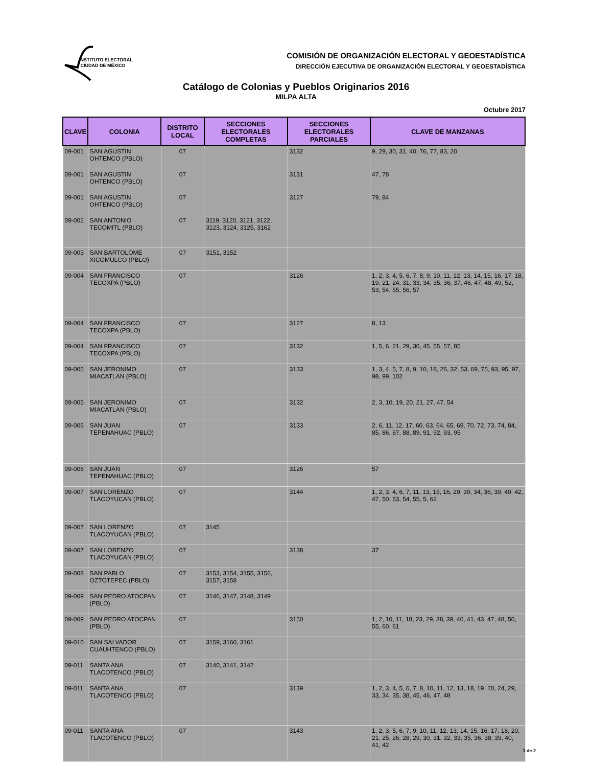INSTITUTO ELECTORAL
CIUDAD DE MÉXICO
COMISIÓN DE ORGANIZACIÓN ELECTORAL Y GEOESTADÍSTICA
DIRECCIÓN EJECUTIVA DE ORGANIZACIÓN ELECTORAL Y GEOESTADÍSTICA
Catálogo de Colonias y Pueblos Originarios 2016
MILPA ALTA
Octubre 2017
| CLAVE | COLONIA | DISTRITO LOCAL | SECCIONES ELECTORALES COMPLETAS | SECCIONES ELECTORALES PARCIALES | CLAVE DE MANZANAS |
| --- | --- | --- | --- | --- | --- |
| 09-001 | SAN AGUSTIN OHTENCO (PBLO) | 07 | | 3132 | 9, 29, 30, 31, 40, 76, 77, 83, 20 |
| 09-001 | SAN AGUSTIN OHTENCO (PBLO) | 07 | | 3131 | 47, 78 |
| 09-001 | SAN AGUSTIN OHTENCO (PBLO) | 07 | | 3127 | 79, 84 |
| 09-002 | SAN ANTONIO TECOMITL (PBLO) | 07 | 3119, 3120, 3121, 3122, 3123, 3124, 3125, 3162 | | |
| 09-003 | SAN BARTOLOME XICOMULCO (PBLO) | 07 | 3151, 3152 | | |
| 09-004 | SAN FRANCISCO TECOXPA (PBLO) | 07 | | 3126 | 1, 2, 3, 4, 5, 6, 7, 8, 9, 10, 11, 12, 13, 14, 15, 16, 17, 18, 19, 21, 24, 31, 33, 34, 35, 36, 37, 46, 47, 48, 49, 52, 53, 54, 55, 56, 57 |
| 09-004 | SAN FRANCISCO TECOXPA (PBLO) | 07 | | 3127 | 8, 13 |
| 09-004 | SAN FRANCISCO TECOXPA (PBLO) | 07 | | 3132 | 1, 5, 6, 21, 29, 30, 45, 55, 57, 85 |
| 09-005 | SAN JERONIMO MIACATLAN (PBLO) | 07 | | 3133 | 1, 3, 4, 5, 7, 8, 9, 10, 18, 26, 32, 53, 69, 75, 93, 95, 97, 98, 99, 102 |
| 09-005 | SAN JERONIMO MIACATLAN (PBLO) | 07 | | 3132 | 2, 3, 10, 19, 20, 21, 27, 47, 54 |
| 09-006 | SAN JUAN TEPENAHUAC (PBLO) | 07 | | 3133 | 2, 6, 11, 12, 17, 60, 63, 64, 65, 69, 70, 72, 73, 74, 84, 85, 86, 87, 88, 89, 91, 92, 93, 95 |
| 09-006 | SAN JUAN TEPENAHUAC (PBLO) | 07 | | 3126 | 57 |
| 09-007 | SAN LORENZO TLACOYUCAN (PBLO) | 07 | | 3144 | 1, 2, 3, 4, 6, 7, 11, 13, 15, 16, 29, 30, 34, 36, 39, 40, 42, 47, 50, 53, 54, 55, 5, 62 |
| 09-007 | SAN LORENZO TLACOYUCAN (PBLO) | 07 | 3145 | | |
| 09-007 | SAN LORENZO TLACOYUCAN (PBLO) | 07 | | 3138 | 37 |
| 09-008 | SAN PABLO OZTOTEPEC (PBLO) | 07 | 3153, 3154, 3155, 3156, 3157, 3158 | | |
| 09-009 | SAN PEDRO ATOCPAN (PBLO) | 07 | 3146, 3147, 3148, 3149 | | |
| 09-009 | SAN PEDRO ATOCPAN (PBLO) | 07 | | 3150 | 1, 2, 10, 11, 18, 23, 29, 38, 39, 40, 41, 43, 47, 48, 50, 55, 60, 61 |
| 09-010 | SAN SALVADOR CUAUHTENCO (PBLO) | 07 | 3159, 3160, 3161 | | |
| 09-011 | SANTA ANA TLACOTENCO (PBLO) | 07 | 3140, 3141, 3142 | | |
| 09-011 | SANTA ANA TLACOTENCO (PBLO) | 07 | | 3139 | 1, 2, 3, 4, 5, 6, 7, 8, 10, 11, 12, 13, 18, 19, 20, 24, 29, 33, 34, 35, 38, 45, 46, 47, 48 |
| 09-011 | SANTA ANA TLACOTENCO (PBLO) | 07 | | 3143 | 1, 2, 3, 5, 6, 7, 9, 10, 11, 12, 13, 14, 15, 16, 17, 18, 20, 21, 25, 26, 28, 29, 30, 31, 32, 33, 35, 36, 38, 39, 40, 41, 42 |
1 de 2